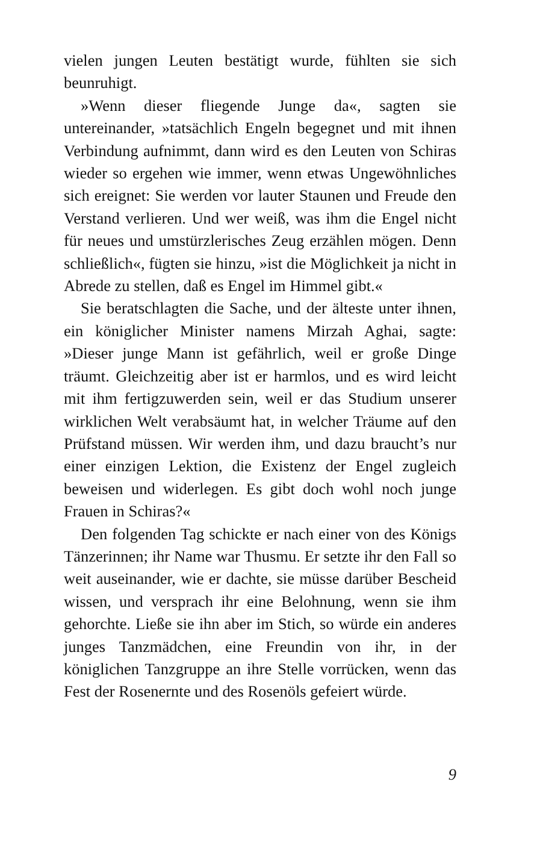vielen jungen Leuten bestätigt wurde, fühlten sie sich beunruhigt.
»Wenn dieser fliegende Junge da«, sagten sie untereinander, »tatsächlich Engeln begegnet und mit ihnen Verbindung aufnimmt, dann wird es den Leuten von Schiras wieder so ergehen wie immer, wenn etwas Ungewöhnliches sich ereignet: Sie werden vor lauter Staunen und Freude den Verstand verlieren. Und wer weiß, was ihm die Engel nicht für neues und umstürzlerisches Zeug erzählen mögen. Denn schließlich«, fügten sie hinzu, »ist die Möglichkeit ja nicht in Abrede zu stellen, daß es Engel im Himmel gibt.«
Sie beratschlagten die Sache, und der älteste unter ihnen, ein königlicher Minister namens Mirzah Aghai, sagte: »Dieser junge Mann ist gefährlich, weil er große Dinge träumt. Gleichzeitig aber ist er harmlos, und es wird leicht mit ihm fertigzuwerden sein, weil er das Studium unserer wirklichen Welt verabsäumt hat, in welcher Träume auf den Prüfstand müssen. Wir werden ihm, und dazu braucht’s nur einer einzigen Lektion, die Existenz der Engel zugleich beweisen und widerlegen. Es gibt doch wohl noch junge Frauen in Schiras?«
Den folgenden Tag schickte er nach einer von des Königs Tänzerinnen; ihr Name war Thusmu. Er setzte ihr den Fall so weit auseinander, wie er dachte, sie müsse darüber Bescheid wissen, und versprach ihr eine Belohnung, wenn sie ihm gehorchte. Ließe sie ihn aber im Stich, so würde ein anderes junges Tanzmädchen, eine Freundin von ihr, in der königlichen Tanzgruppe an ihre Stelle vorrücken, wenn das Fest der Rosenernte und des Rosenöls gefeiert würde.
9